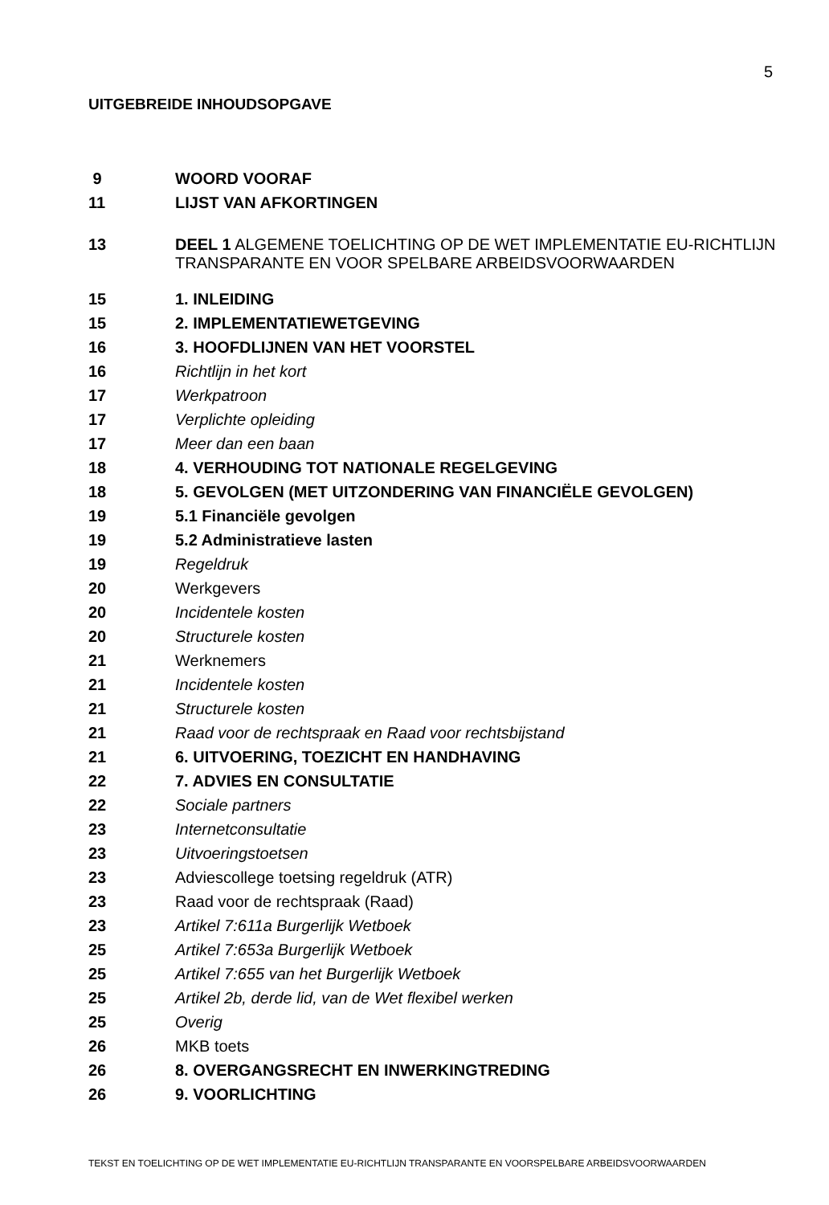5
UITGEBREIDE INHOUDSOPGAVE
| 9 | WOORD VOORAF |
| 11 | LIJST VAN AFKORTINGEN |
| 13 | DEEL 1 ALGEMENE TOELICHTING OP DE WET IMPLEMENTATIE EU-RICHTLIJN TRANSPARANTE EN VOOR SPELBARE ARBEIDSVOORWAARDEN |
| 15 | 1. INLEIDING |
| 15 | 2. IMPLEMENTATIEWETGEVING |
| 16 | 3. HOOFDLIJNEN VAN HET VOORSTEL |
| 16 | Richtlijn in het kort |
| 17 | Werkpatroon |
| 17 | Verplichte opleiding |
| 17 | Meer dan een baan |
| 18 | 4. VERHOUDING TOT NATIONALE REGELGEVING |
| 18 | 5. GEVOLGEN (MET UITZONDERING VAN FINANCIËLE GEVOLGEN) |
| 19 | 5.1 Financiële gevolgen |
| 19 | 5.2 Administratieve lasten |
| 19 | Regeldruk |
| 20 | Werkgevers |
| 20 | Incidentele kosten |
| 20 | Structurele kosten |
| 21 | Werknemers |
| 21 | Incidentele kosten |
| 21 | Structurele kosten |
| 21 | Raad voor de rechtspraak en Raad voor rechtsbijstand |
| 21 | 6. UITVOERING, TOEZICHT EN HANDHAVING |
| 22 | 7. ADVIES EN CONSULTATIE |
| 22 | Sociale partners |
| 23 | Internetconsultatie |
| 23 | Uitvoeringstoetsen |
| 23 | Adviescollege toetsing regeldruk (ATR) |
| 23 | Raad voor de rechtspraak (Raad) |
| 23 | Artikel 7:611a Burgerlijk Wetboek |
| 25 | Artikel 7:653a Burgerlijk Wetboek |
| 25 | Artikel 7:655 van het Burgerlijk Wetboek |
| 25 | Artikel 2b, derde lid, van de Wet flexibel werken |
| 25 | Overig |
| 26 | MKB toets |
| 26 | 8. OVERGANGSRECHT EN INWERKINGTREDING |
| 26 | 9. VOORLICHTING |
TEKST EN TOELICHTING OP DE WET IMPLEMENTATIE EU-RICHTLIJN TRANSPARANTE EN VOORSPELBARE ARBEIDSVOORWAARDEN